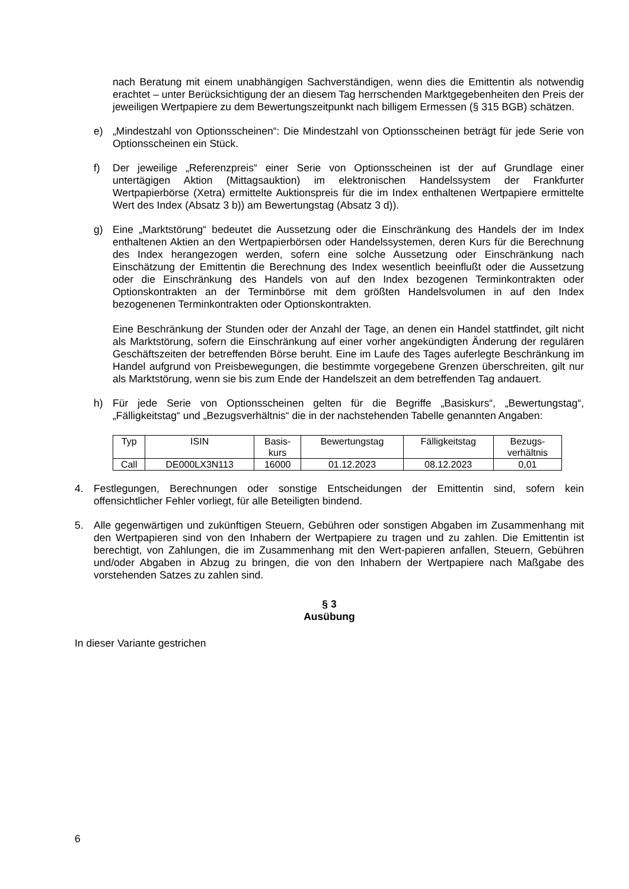nach Beratung mit einem unabhängigen Sachverständigen, wenn dies die Emittentin als notwendig erachtet – unter Berücksichtigung der an diesem Tag herrschenden Marktgegebenheiten den Preis der jeweiligen Wertpapiere zu dem Bewertungszeitpunkt nach billigem Ermessen (§ 315 BGB) schätzen.
e) „Mindestzahl von Optionsscheinen“: Die Mindestzahl von Optionsscheinen beträgt für jede Serie von Optionsscheinen ein Stück.
f) Der jeweilige „Referenzpreis“ einer Serie von Optionsscheinen ist der auf Grundlage einer untertägigen Aktion (Mittagsauktion) im elektronischen Handelssystem der Frankfurter Wertpapierbörse (Xetra) ermittelte Auktionspreis für die im Index enthaltenen Wertpapiere ermittelte Wert des Index (Absatz 3 b)) am Bewertungstag (Absatz 3 d)).
g) Eine „Marktstörung“ bedeutet die Aussetzung oder die Einschränkung des Handels der im Index enthaltenen Aktien an den Wertpapierbörsen oder Handelssystemen, deren Kurs für die Berechnung des Index herangezogen werden, sofern eine solche Aussetzung oder Einschränkung nach Einschätzung der Emittentin die Berechnung des Index wesentlich beeinflußt oder die Aussetzung oder die Einschränkung des Handels von auf den Index bezogenen Terminkontrakten oder Optionskontrakten an der Terminbörse mit dem größten Handelsvolumen in auf den Index bezogenenen Terminkontrakten oder Optionskontrakten.
Eine Beschränkung der Stunden oder der Anzahl der Tage, an denen ein Handel stattfindet, gilt nicht als Marktstörung, sofern die Einschränkung auf einer vorher angekündigten Änderung der regulären Geschäftszeiten der betreffenden Börse beruht. Eine im Laufe des Tages auferlegte Beschränkung im Handel aufgrund von Preisbewegungen, die bestimmte vorgegebene Grenzen überschreiten, gilt nur als Marktstörung, wenn sie bis zum Ende der Handelszeit an dem betreffenden Tag andauert.
h) Für jede Serie von Optionsscheinen gelten für die Begriffe „Basiskurs“, „Bewertungstag“, „Fälligkeitstag“ und „Bezugsverhältnis“ die in der nachstehenden Tabelle genannten Angaben:
| Typ | ISIN | Basis- kurs | Bewertungstag | Fälligkeitstag | Bezugs- verhältnis |
| Call | DE000LX3N113 | 16000 | 01.12.2023 | 08.12.2023 | 0,01 |
4. Festlegungen, Berechnungen oder sonstige Entscheidungen der Emittentin sind, sofern kein offensichtlicher Fehler vorliegt, für alle Beteiligten bindend.
5. Alle gegenwärtigen und zukünftigen Steuern, Gebühren oder sonstigen Abgaben im Zusammenhang mit den Wertpapieren sind von den Inhabern der Wertpapiere zu tragen und zu zahlen. Die Emittentin ist berechtigt, von Zahlungen, die im Zusammenhang mit den Wert-papieren anfallen, Steuern, Gebühren und/oder Abgaben in Abzug zu bringen, die von den Inhabern der Wertpapiere nach Maßgabe des vorstehenden Satzes zu zahlen sind.
§ 3
Ausübung
In dieser Variante gestrichen
6